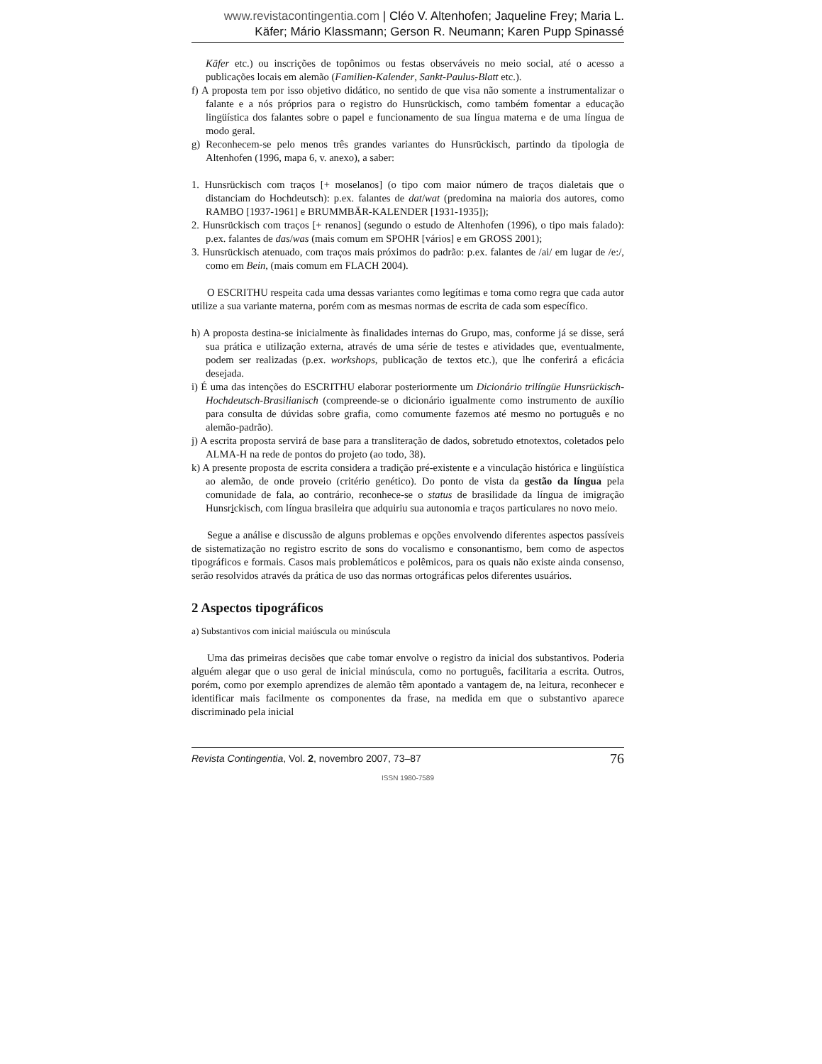www.revistacontingentia.com | Cléo V. Altenhofen; Jaqueline Frey; Maria L. Käfer; Mário Klassmann; Gerson R. Neumann; Karen Pupp Spinassé
Käfer etc.) ou inscrições de topônimos ou festas observáveis no meio social, até o acesso a publicações locais em alemão (Familien-Kalender, Sankt-Paulus-Blatt etc.).
f) A proposta tem por isso objetivo didático, no sentido de que visa não somente a instrumentalizar o falante e a nós próprios para o registro do Hunsrückisch, como também fomentar a educação lingüística dos falantes sobre o papel e funcionamento de sua língua materna e de uma língua de modo geral.
g) Reconhecem-se pelo menos três grandes variantes do Hunsrückisch, partindo da tipologia de Altenhofen (1996, mapa 6, v. anexo), a saber:
1. Hunsrückisch com traços [+ moselanos] (o tipo com maior número de traços dialetais que o distanciam do Hochdeutsch): p.ex. falantes de dat/wat (predomina na maioria dos autores, como RAMBO [1937-1961] e BRUMMBÄR-KALENDER [1931-1935]);
2. Hunsrückisch com traços [+ renanos] (segundo o estudo de Altenhofen (1996), o tipo mais falado): p.ex. falantes de das/was (mais comum em SPOHR [vários] e em GROSS 2001);
3. Hunsrückisch atenuado, com traços mais próximos do padrão: p.ex. falantes de /ai/ em lugar de /e:/, como em Bein, (mais comum em FLACH 2004).
O ESCRITHU respeita cada uma dessas variantes como legítimas e toma como regra que cada autor utilize a sua variante materna, porém com as mesmas normas de escrita de cada som específico.
h) A proposta destina-se inicialmente às finalidades internas do Grupo, mas, conforme já se disse, será sua prática e utilização externa, através de uma série de testes e atividades que, eventualmente, podem ser realizadas (p.ex. workshops, publicação de textos etc.), que lhe conferirá a eficácia desejada.
i) É uma das intenções do ESCRITHU elaborar posteriormente um Dicionário trilíngüe Hunsrückisch-Hochdeutsch-Brasilianisch (compreende-se o dicionário igualmente como instrumento de auxílio para consulta de dúvidas sobre grafia, como comumente fazemos até mesmo no português e no alemão-padrão).
j) A escrita proposta servirá de base para a transliteração de dados, sobretudo etnotextos, coletados pelo ALMA-H na rede de pontos do projeto (ao todo, 38).
k) A presente proposta de escrita considera a tradição pré-existente e a vinculação histórica e lingüística ao alemão, de onde proveio (critério genético). Do ponto de vista da gestão da língua pela comunidade de fala, ao contrário, reconhece-se o status de brasilidade da língua de imigração Hunsrickisch, com língua brasileira que adquiriu sua autonomia e traços particulares no novo meio.
Segue a análise e discussão de alguns problemas e opções envolvendo diferentes aspectos passíveis de sistematização no registro escrito de sons do vocalismo e consonantismo, bem como de aspectos tipográficos e formais. Casos mais problemáticos e polêmicos, para os quais não existe ainda consenso, serão resolvidos através da prática de uso das normas ortográficas pelos diferentes usuários.
2 Aspectos tipográficos
a) Substantivos com inicial maiúscula ou minúscula
Uma das primeiras decisões que cabe tomar envolve o registro da inicial dos substantivos. Poderia alguém alegar que o uso geral de inicial minúscula, como no português, facilitaria a escrita. Outros, porém, como por exemplo aprendizes de alemão têm apontado a vantagem de, na leitura, reconhecer e identificar mais facilmente os componentes da frase, na medida em que o substantivo aparece discriminado pela inicial
Revista Contingentia, Vol. 2, novembro 2007, 73–87 76
ISSN 1980-7589